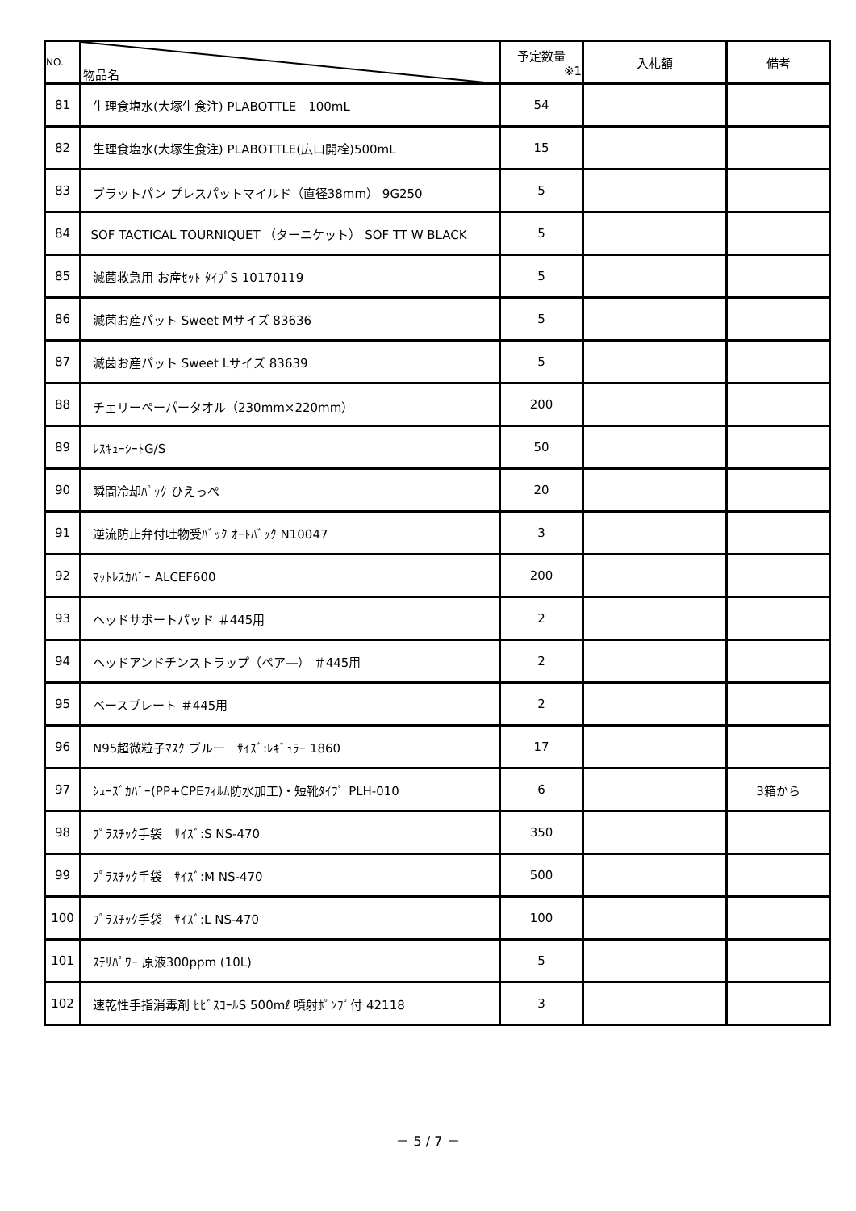| NO. | 物品名 | 予定数量 ※1 | 入札額 | 備考 |
| --- | --- | --- | --- | --- |
| 81 | 生理食塩水(大塚生食注) PLABOTTLE 100mL | 54 | | |
| 82 | 生理食塩水(大塚生食注) PLABOTTLE(広口開栓)500mL | 15 | | |
| 83 | ブラットパン プレスパットマイルド（直径38mm） 9G250 | 5 | | |
| 84 | SOF TACTICAL TOURNIQUET （ターニケット） SOF TT W BLACK | 5 | | |
| 85 | 滅菌救急用 お産ｾｯﾄ ﾀｲﾌﾟS 10170119 | 5 | | |
| 86 | 滅菌お産パット Sweet Mサイズ 83636 | 5 | | |
| 87 | 滅菌お産パット Sweet Lサイズ 83639 | 5 | | |
| 88 | チェリーペーパータオル（230mm×220mm） | 200 | | |
| 89 | ﾚｽｷｭｰｼｰﾄG/S | 50 | | |
| 90 | 瞬間冷却ﾊﾟｯｸ ひえっぺ | 20 | | |
| 91 | 逆流防止弁付吐物受ﾊﾞｯｸ ｵｰﾄﾊﾞｯｸ N10047 | 3 | | |
| 92 | ﾏｯﾄﾚｽｶﾊﾞｰ ALCEF600 | 200 | | |
| 93 | ヘッドサポートパッド ＃445用 | 2 | | |
| 94 | ヘッドアンドチンストラップ（ペア―） ＃445用 | 2 | | |
| 95 | ベースプレート ＃445用 | 2 | | |
| 96 | N95超微粒子ﾏｽｸ ブルー ｻｲｽﾞ:ﾚｷﾞｭﾗｰ 1860 | 17 | | |
| 97 | ｼｭｰｽﾞｶﾊﾞｰ(PP+CPEﾌｨﾙﾑ防水加工)・短靴ﾀｲﾌﾟ PLH-010 | 6 | | 3箱から |
| 98 | ﾌﾟﾗｽﾁｯｸ手袋 ｻｲｽﾞ:S NS-470 | 350 | | |
| 99 | ﾌﾟﾗｽﾁｯｸ手袋 ｻｲｽﾞ:M NS-470 | 500 | | |
| 100 | ﾌﾟﾗｽﾁｯｸ手袋 ｻｲｽﾞ:L NS-470 | 100 | | |
| 101 | ｽﾃﾘﾊﾟﾜｰ 原液300ppm (10L) | 5 | | |
| 102 | 速乾性手指消毒剤 ﾋﾋﾞｽｺｰﾙS 500mℓ 噴射ﾎﾟﾝﾌﾟ付 42118 | 3 | | |
－ 5 / 7 －